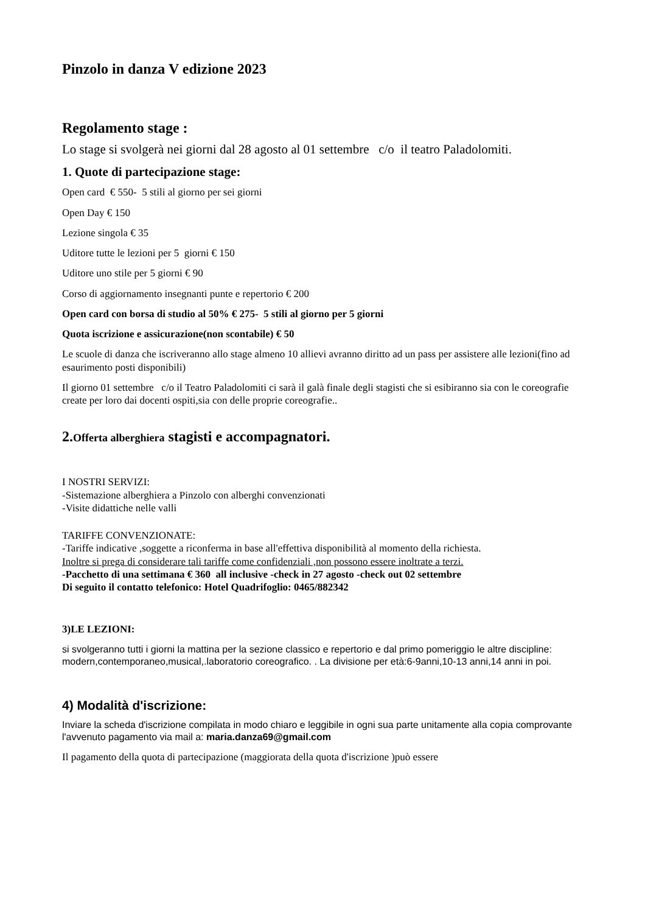Pinzolo in danza V edizione 2023
Regolamento stage :
Lo stage si svolgerà nei giorni dal 28 agosto al 01 settembre c/o il teatro Paladolomiti.
1. Quote di partecipazione stage:
Open card € 550- 5 stili al giorno per sei giorni
Open Day € 150
Lezione singola € 35
Uditore tutte le lezioni per 5 giorni € 150
Uditore uno stile per 5 giorni € 90
Corso di aggiornamento insegnanti punte e repertorio € 200
Open card con borsa di studio al 50% € 275- 5 stili al giorno per 5 giorni
Quota iscrizione e assicurazione(non scontabile) € 50
Le scuole di danza che iscriveranno allo stage almeno 10 allievi avranno diritto ad un pass per assistere alle lezioni(fino ad esaurimento posti disponibili)
Il giorno 01 settembre c/o il Teatro Paladolomiti ci sarà il galà finale degli stagisti che si esibiranno sia con le coreografie create per loro dai docenti ospiti,sia con delle proprie coreografie..
2.Offerta alberghiera stagisti e accompagnatori.
I NOSTRI SERVIZI:
-Sistemazione alberghiera a Pinzolo con alberghi convenzionati
-Visite didattiche nelle valli
TARIFFE CONVENZIONATE:
-Tariffe indicative ,soggette a riconferma in base all'effettiva disponibilità al momento della richiesta.
Inoltre si prega di considerare tali tariffe come confidenziali ,non possono essere inoltrate a terzi.
-Pacchetto di una settimana € 360 all inclusive -check in 27 agosto -check out 02 settembre
Di seguito il contatto telefonico: Hotel Quadrifoglio: 0465/882342
3)LE LEZIONI:
si svolgeranno tutti i giorni la mattina per la sezione classico e repertorio e dal primo pomeriggio le altre discipline: modern,contemporaneo,musical,.laboratorio coreografico. . La divisione per età:6-9anni,10-13 anni,14 anni in poi.
4) Modalità d'iscrizione:
Inviare la scheda d'iscrizione compilata in modo chiaro e leggibile in ogni sua parte unitamente alla copia comprovante l'avvenuto pagamento via mail a: maria.danza69@gmail.com
Il pagamento della quota di partecipazione (maggiorata della quota d'iscrizione )può essere